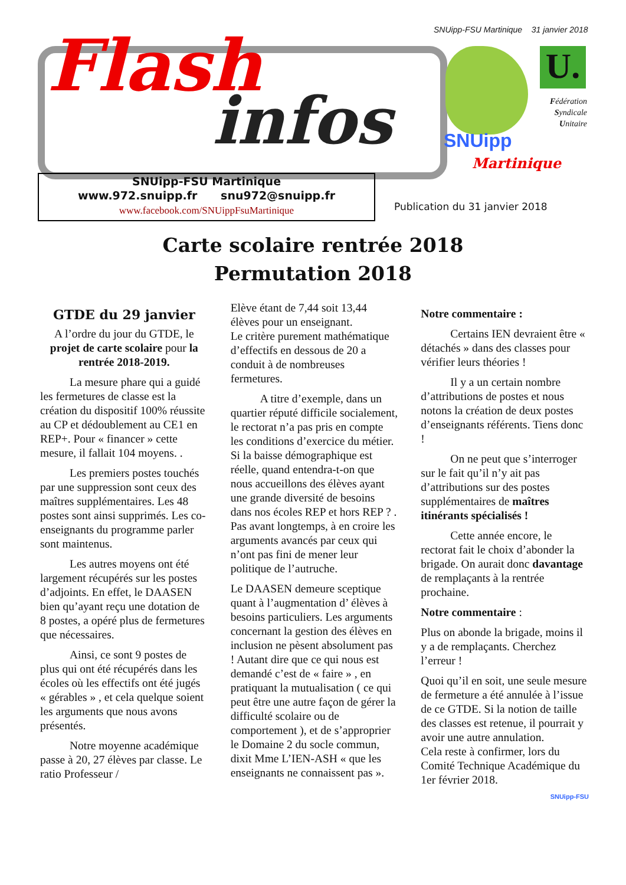SNUipp-FSU Martinique 31 janvier 2018
Flash
infos SNUipp
Martinique
U.
Fédération Syndicale Unitaire
SNUipp-FSU Martinique
www.972.snuipp.fr snu972@snuipp.fr
www.facebook.com/SNUippFsuMartinique
Publication du 31 janvier 2018
Carte scolaire rentrée 2018
Permutation 2018
GTDE du 29 janvier
A l’ordre du jour du GTDE, le projet de carte scolaire pour la rentrée 2018-2019.
La mesure phare qui a guidé les fermetures de classe est la création du dispositif 100% réussite au CP et dédoublement au CE1 en REP+. Pour « financer » cette mesure, il fallait 104 moyens. .
Les premiers postes touchés par une suppression sont ceux des maîtres supplémentaires. Les 48 postes sont ainsi supprimés. Les co-enseignants du programme parler sont maintenus.
Les autres moyens ont été largement récupérés sur les postes d’adjoints. En effet, le DAASEN bien qu’ayant reçu une dotation de 8 postes, a opéré plus de fermetures que nécessaires.
Ainsi, ce sont 9 postes de plus qui ont été récupérés dans les écoles où les effectifs ont été jugés « gérables » , et cela quelque soient les arguments que nous avons présentés.
Notre moyenne académique passe à 20, 27 élèves par classe. Le ratio Professeur /
Elève étant de 7,44 soit 13,44 élèves pour un enseignant.
Le critère purement mathématique d’effectifs en dessous de 20 a conduit à de nombreuses fermetures.
A titre d’exemple, dans un quartier réputé difficile socialement, le rectorat n’a pas pris en compte les conditions d’exercice du métier.
Si la baisse démographique est réelle, quand entendra-t-on que nous accueillons des élèves ayant une grande diversité de besoins dans nos écoles REP et hors REP ? .
Pas avant longtemps, à en croire les arguments avancés par ceux qui n’ont pas fini de mener leur politique de l’autruche.
Le DAASEN demeure sceptique quant à l’augmentation d’ élèves à besoins particuliers. Les arguments concernant la gestion des élèves en inclusion ne pèsent absolument pas ! Autant dire que ce qui nous est demandé c’est de « faire » , en pratiquant la mutualisation ( ce qui peut être une autre façon de gérer la difficulté scolaire ou de comportement ), et de s’approprier le Domaine 2 du socle commun, dixit Mme L’IEN-ASH « que les enseignants ne connaissent pas ».
Notre commentaire :
Certains IEN devraient être « détachés » dans des classes pour vérifier leurs théories !
Il y a un certain nombre d’attributions de postes et nous notons la création de deux postes d’enseignants référents. Tiens donc !
On ne peut que s’interroger sur le fait qu’il n’y ait pas d’attributions sur des postes supplémentaires de maîtres itinérants spécialisés !
Cette année encore, le rectorat fait le choix d’abonder la brigade. On aurait donc davantage de remplaçants à la rentrée prochaine.
Notre commentaire :
Plus on abonde la brigade, moins il y a de remplaçants. Cherchez l’erreur !
Quoi qu’il en soit, une seule mesure de fermeture a été annulée à l’issue de ce GTDE. Si la notion de taille des classes est retenue, il pourrait y avoir une autre annulation.
Cela reste à confirmer, lors du Comité Technique Académique du 1er février 2018.
SNUipp-FSU